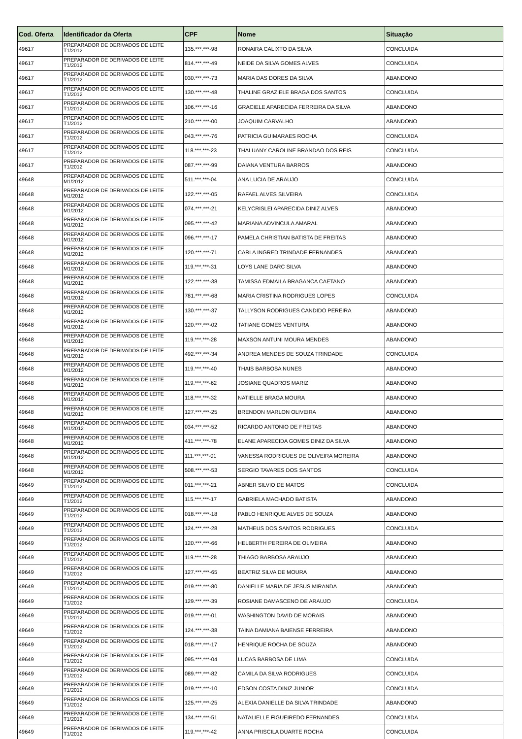| Cod. Oferta | Identificador da Oferta | CPF | Nome | Situação |
| --- | --- | --- | --- | --- |
| 49617 | PREPARADOR DE DERIVADOS DE LEITE T1/2012 | 135.***.***-98 | RONAIRA CALIXTO DA SILVA | CONCLUIDA |
| 49617 | PREPARADOR DE DERIVADOS DE LEITE T1/2012 | 814.***.***-49 | NEIDE DA SILVA GOMES ALVES | CONCLUIDA |
| 49617 | PREPARADOR DE DERIVADOS DE LEITE T1/2012 | 030.***.***-73 | MARIA DAS DORES DA SILVA | ABANDONO |
| 49617 | PREPARADOR DE DERIVADOS DE LEITE T1/2012 | 130.***.***-48 | THALINE GRAZIELE BRAGA DOS SANTOS | CONCLUIDA |
| 49617 | PREPARADOR DE DERIVADOS DE LEITE T1/2012 | 106.***.***-16 | GRACIELE APARECIDA FERREIRA DA SILVA | ABANDONO |
| 49617 | PREPARADOR DE DERIVADOS DE LEITE T1/2012 | 210.***.***-00 | JOAQUIM CARVALHO | ABANDONO |
| 49617 | PREPARADOR DE DERIVADOS DE LEITE T1/2012 | 043.***.***-76 | PATRICIA GUIMARAES ROCHA | CONCLUIDA |
| 49617 | PREPARADOR DE DERIVADOS DE LEITE T1/2012 | 118.***.***-23 | THALUANY CAROLINE BRANDAO DOS REIS | CONCLUIDA |
| 49617 | PREPARADOR DE DERIVADOS DE LEITE T1/2012 | 087.***.***-99 | DAIANA VENTURA BARROS | ABANDONO |
| 49648 | PREPARADOR DE DERIVADOS DE LEITE M1/2012 | 511.***.***-04 | ANA LUCIA DE ARAUJO | CONCLUIDA |
| 49648 | PREPARADOR DE DERIVADOS DE LEITE M1/2012 | 122.***.***-05 | RAFAEL ALVES SILVEIRA | CONCLUIDA |
| 49648 | PREPARADOR DE DERIVADOS DE LEITE M1/2012 | 074.***.***-21 | KELYCRISLEI APARECIDA DINIZ ALVES | ABANDONO |
| 49648 | PREPARADOR DE DERIVADOS DE LEITE M1/2012 | 095.***.***-42 | MARIANA ADVINCULA AMARAL | ABANDONO |
| 49648 | PREPARADOR DE DERIVADOS DE LEITE M1/2012 | 096.***.***-17 | PAMELA CHRISTIAN BATISTA DE FREITAS | ABANDONO |
| 49648 | PREPARADOR DE DERIVADOS DE LEITE M1/2012 | 120.***.***-71 | CARLA INGRED TRINDADE FERNANDES | ABANDONO |
| 49648 | PREPARADOR DE DERIVADOS DE LEITE M1/2012 | 119.***.***-31 | LOYS LANE DARC SILVA | ABANDONO |
| 49648 | PREPARADOR DE DERIVADOS DE LEITE M1/2012 | 122.***.***-38 | TAMISSA EDMAILA BRAGANCA CAETANO | ABANDONO |
| 49648 | PREPARADOR DE DERIVADOS DE LEITE M1/2012 | 781.***.***-68 | MARIA CRISTINA RODRIGUES LOPES | CONCLUIDA |
| 49648 | PREPARADOR DE DERIVADOS DE LEITE M1/2012 | 130.***.***-37 | TALLYSON RODRIGUES CANDIDO PEREIRA | ABANDONO |
| 49648 | PREPARADOR DE DERIVADOS DE LEITE M1/2012 | 120.***.***-02 | TATIANE GOMES VENTURA | ABANDONO |
| 49648 | PREPARADOR DE DERIVADOS DE LEITE M1/2012 | 119.***.***-28 | MAXSON ANTUNI MOURA MENDES | ABANDONO |
| 49648 | PREPARADOR DE DERIVADOS DE LEITE M1/2012 | 492.***.***-34 | ANDREA MENDES DE SOUZA TRINDADE | CONCLUIDA |
| 49648 | PREPARADOR DE DERIVADOS DE LEITE M1/2012 | 119.***.***-40 | THAIS BARBOSA NUNES | ABANDONO |
| 49648 | PREPARADOR DE DERIVADOS DE LEITE M1/2012 | 119.***.***-62 | JOSIANE QUADROS MARIZ | ABANDONO |
| 49648 | PREPARADOR DE DERIVADOS DE LEITE M1/2012 | 118.***.***-32 | NATIELLE BRAGA MOURA | ABANDONO |
| 49648 | PREPARADOR DE DERIVADOS DE LEITE M1/2012 | 127.***.***-25 | BRENDON MARLON OLIVEIRA | ABANDONO |
| 49648 | PREPARADOR DE DERIVADOS DE LEITE M1/2012 | 034.***.***-52 | RICARDO ANTONIO DE FREITAS | ABANDONO |
| 49648 | PREPARADOR DE DERIVADOS DE LEITE M1/2012 | 411.***.***-78 | ELANE APARECIDA GOMES DINIZ DA SILVA | ABANDONO |
| 49648 | PREPARADOR DE DERIVADOS DE LEITE M1/2012 | 111.***.***-01 | VANESSA RODRIGUES DE OLIVEIRA MOREIRA | ABANDONO |
| 49648 | PREPARADOR DE DERIVADOS DE LEITE M1/2012 | 508.***.***-53 | SERGIO TAVARES DOS SANTOS | CONCLUIDA |
| 49649 | PREPARADOR DE DERIVADOS DE LEITE T1/2012 | 011.***.***-21 | ABNER SILVIO DE MATOS | CONCLUIDA |
| 49649 | PREPARADOR DE DERIVADOS DE LEITE T1/2012 | 115.***.***-17 | GABRIELA MACHADO BATISTA | ABANDONO |
| 49649 | PREPARADOR DE DERIVADOS DE LEITE T1/2012 | 018.***.***-18 | PABLO HENRIQUE ALVES DE SOUZA | ABANDONO |
| 49649 | PREPARADOR DE DERIVADOS DE LEITE T1/2012 | 124.***.***-28 | MATHEUS DOS SANTOS RODRIGUES | CONCLUIDA |
| 49649 | PREPARADOR DE DERIVADOS DE LEITE T1/2012 | 120.***.***-66 | HELBERTH PEREIRA DE OLIVEIRA | ABANDONO |
| 49649 | PREPARADOR DE DERIVADOS DE LEITE T1/2012 | 119.***.***-28 | THIAGO BARBOSA ARAUJO | ABANDONO |
| 49649 | PREPARADOR DE DERIVADOS DE LEITE T1/2012 | 127.***.***-65 | BEATRIZ SILVA DE MOURA | ABANDONO |
| 49649 | PREPARADOR DE DERIVADOS DE LEITE T1/2012 | 019.***.***-80 | DANIELLE MARIA DE JESUS MIRANDA | ABANDONO |
| 49649 | PREPARADOR DE DERIVADOS DE LEITE T1/2012 | 129.***.***-39 | ROSIANE DAMASCENO DE ARAUJO | CONCLUIDA |
| 49649 | PREPARADOR DE DERIVADOS DE LEITE T1/2012 | 019.***.***-01 | WASHINGTON DAVID DE MORAIS | ABANDONO |
| 49649 | PREPARADOR DE DERIVADOS DE LEITE T1/2012 | 124.***.***-38 | TAINA DAMIANA BAIENSE FERREIRA | ABANDONO |
| 49649 | PREPARADOR DE DERIVADOS DE LEITE T1/2012 | 018.***.***-17 | HENRIQUE ROCHA DE SOUZA | ABANDONO |
| 49649 | PREPARADOR DE DERIVADOS DE LEITE T1/2012 | 095.***.***-04 | LUCAS BARBOSA DE LIMA | CONCLUIDA |
| 49649 | PREPARADOR DE DERIVADOS DE LEITE T1/2012 | 089.***.***-82 | CAMILA DA SILVA RODRIGUES | CONCLUIDA |
| 49649 | PREPARADOR DE DERIVADOS DE LEITE T1/2012 | 019.***.***-10 | EDSON COSTA DINIZ JUNIOR | CONCLUIDA |
| 49649 | PREPARADOR DE DERIVADOS DE LEITE T1/2012 | 125.***.***-25 | ALEXIA DANIELLE DA SILVA TRINDADE | ABANDONO |
| 49649 | PREPARADOR DE DERIVADOS DE LEITE T1/2012 | 134.***.***-51 | NATALIELLE FIGUEIREDO FERNANDES | CONCLUIDA |
| 49649 | PREPARADOR DE DERIVADOS DE LEITE T1/2012 | 119.***.***-42 | ANNA PRISCILA DUARTE ROCHA | CONCLUIDA |